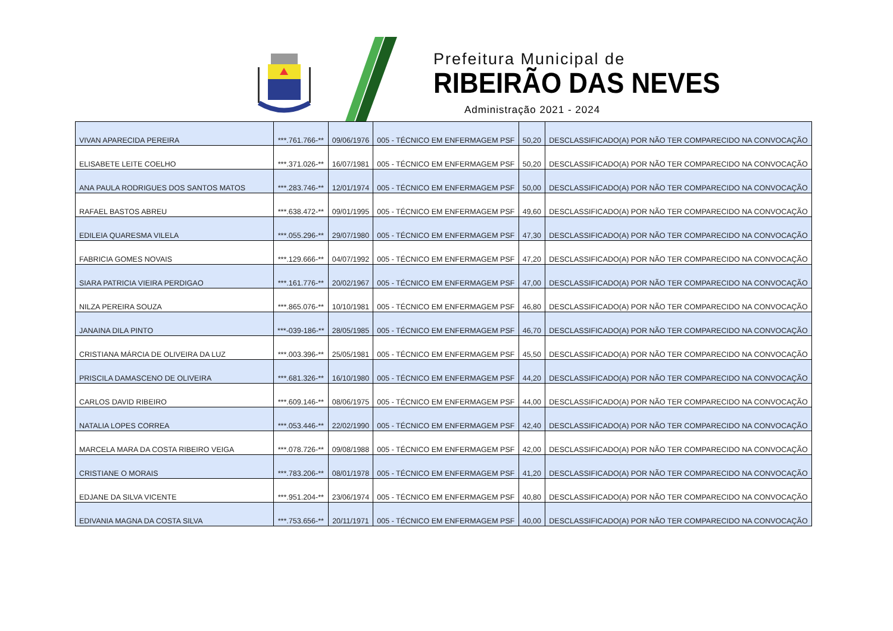Prefeitura Municipal de
RIBEIRÃO DAS NEVES
Administração 2021 - 2024
| VIVAN APARECIDA PEREIRA | ***.761.766-** | 09/06/1976 | 005 - TÉCNICO EM ENFERMAGEM PSF | 50,20 | DESCLASSIFICADO(A) POR NÃO TER COMPARECIDO NA CONVOCAÇÃO |
| ELISABETE LEITE COELHO | ***.371.026-** | 16/07/1981 | 005 - TÉCNICO EM ENFERMAGEM PSF | 50,20 | DESCLASSIFICADO(A) POR NÃO TER COMPARECIDO NA CONVOCAÇÃO |
| ANA PAULA RODRIGUES DOS SANTOS MATOS | ***.283.746-** | 12/01/1974 | 005 - TÉCNICO EM ENFERMAGEM PSF | 50,00 | DESCLASSIFICADO(A) POR NÃO TER COMPARECIDO NA CONVOCAÇÃO |
| RAFAEL BASTOS ABREU | ***.638.472-** | 09/01/1995 | 005 - TÉCNICO EM ENFERMAGEM PSF | 49,60 | DESCLASSIFICADO(A) POR NÃO TER COMPARECIDO NA CONVOCAÇÃO |
| EDILEIA QUARESMA VILELA | ***.055.296-** | 29/07/1980 | 005 - TÉCNICO EM ENFERMAGEM PSF | 47,30 | DESCLASSIFICADO(A) POR NÃO TER COMPARECIDO NA CONVOCAÇÃO |
| FABRICIA GOMES NOVAIS | ***.129.666-** | 04/07/1992 | 005 - TÉCNICO EM ENFERMAGEM PSF | 47,20 | DESCLASSIFICADO(A) POR NÃO TER COMPARECIDO NA CONVOCAÇÃO |
| SIARA PATRICIA VIEIRA PERDIGAO | ***.161.776-** | 20/02/1967 | 005 - TÉCNICO EM ENFERMAGEM PSF | 47,00 | DESCLASSIFICADO(A) POR NÃO TER COMPARECIDO NA CONVOCAÇÃO |
| NILZA PEREIRA SOUZA | ***.865.076-** | 10/10/1981 | 005 - TÉCNICO EM ENFERMAGEM PSF | 46,80 | DESCLASSIFICADO(A) POR NÃO TER COMPARECIDO NA CONVOCAÇÃO |
| JANAINA DILA PINTO | ***-039-186-** | 28/05/1985 | 005 - TÉCNICO EM ENFERMAGEM PSF | 46,70 | DESCLASSIFICADO(A) POR NÃO TER COMPARECIDO NA CONVOCAÇÃO |
| CRISTIANA MÁRCIA DE OLIVEIRA DA LUZ | ***.003.396-** | 25/05/1981 | 005 - TÉCNICO EM ENFERMAGEM PSF | 45,50 | DESCLASSIFICADO(A) POR NÃO TER COMPARECIDO NA CONVOCAÇÃO |
| PRISCILA DAMASCENO DE OLIVEIRA | ***.681.326-** | 16/10/1980 | 005 - TÉCNICO EM ENFERMAGEM PSF | 44,20 | DESCLASSIFICADO(A) POR NÃO TER COMPARECIDO NA CONVOCAÇÃO |
| CARLOS DAVID RIBEIRO | ***.609.146-** | 08/06/1975 | 005 - TÉCNICO EM ENFERMAGEM PSF | 44,00 | DESCLASSIFICADO(A) POR NÃO TER COMPARECIDO NA CONVOCAÇÃO |
| NATALIA LOPES CORREA | ***.053.446-** | 22/02/1990 | 005 - TÉCNICO EM ENFERMAGEM PSF | 42,40 | DESCLASSIFICADO(A) POR NÃO TER COMPARECIDO NA CONVOCAÇÃO |
| MARCELA MARA DA COSTA RIBEIRO VEIGA | ***.078.726-** | 09/08/1988 | 005 - TÉCNICO EM ENFERMAGEM PSF | 42,00 | DESCLASSIFICADO(A) POR NÃO TER COMPARECIDO NA CONVOCAÇÃO |
| CRISTIANE O MORAIS | ***.783.206-** | 08/01/1978 | 005 - TÉCNICO EM ENFERMAGEM PSF | 41,20 | DESCLASSIFICADO(A) POR NÃO TER COMPARECIDO NA CONVOCAÇÃO |
| EDJANE DA SILVA VICENTE | ***.951.204-** | 23/06/1974 | 005 - TÉCNICO EM ENFERMAGEM PSF | 40,80 | DESCLASSIFICADO(A) POR NÃO TER COMPARECIDO NA CONVOCAÇÃO |
| EDIVANIA MAGNA DA COSTA SILVA | ***.753.656-** | 20/11/1971 | 005 - TÉCNICO EM ENFERMAGEM PSF | 40,00 | DESCLASSIFICADO(A) POR NÃO TER COMPARECIDO NA CONVOCAÇÃO |